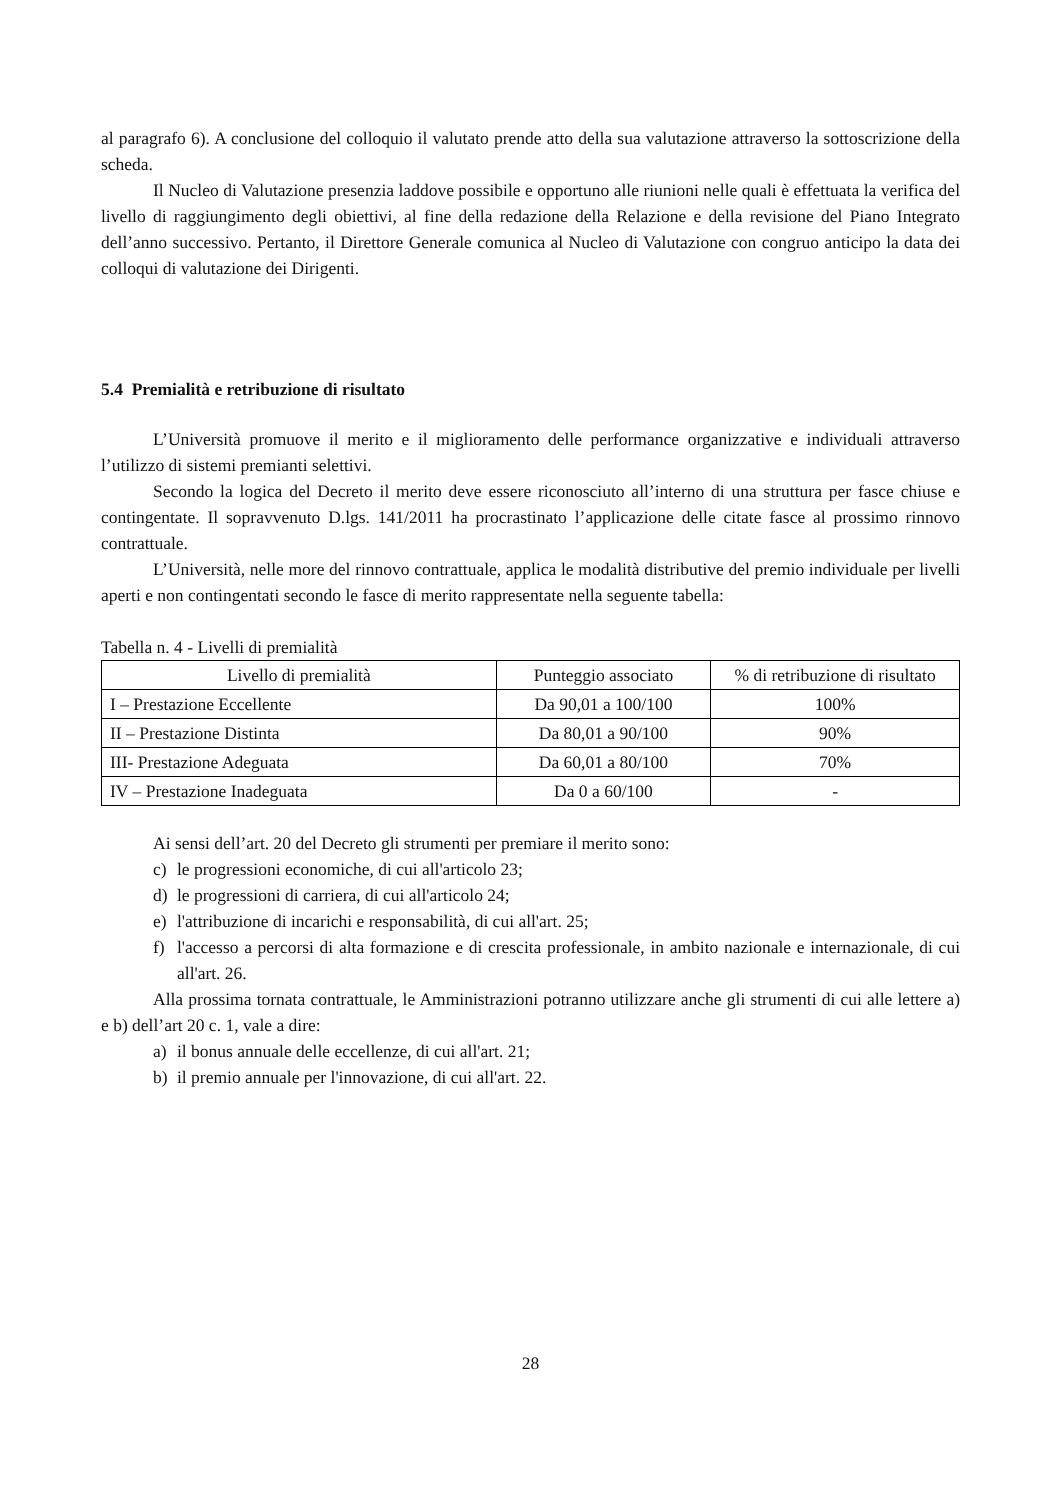al paragrafo 6). A conclusione del colloquio il valutato prende atto della sua valutazione attraverso la sottoscrizione della scheda.
Il Nucleo di Valutazione presenzia laddove possibile e opportuno alle riunioni nelle quali è effettuata la verifica del livello di raggiungimento degli obiettivi, al fine della redazione della Relazione e della revisione del Piano Integrato dell’anno successivo. Pertanto, il Direttore Generale comunica al Nucleo di Valutazione con congruo anticipo la data dei colloqui di valutazione dei Dirigenti.
5.4 Premialità e retribuzione di risultato
L’Università promuove il merito e il miglioramento delle performance organizzative e individuali attraverso l’utilizzo di sistemi premianti selettivi.
Secondo la logica del Decreto il merito deve essere riconosciuto all’interno di una struttura per fasce chiuse e contingentate. Il sopravvenuto D.lgs. 141/2011 ha procrastinato l’applicazione delle citate fasce al prossimo rinnovo contrattuale.
L’Università, nelle more del rinnovo contrattuale, applica le modalità distributive del premio individuale per livelli aperti e non contingentati secondo le fasce di merito rappresentate nella seguente tabella:
Tabella n. 4 - Livelli di premialità
| Livello di premialità | Punteggio associato | % di retribuzione di risultato |
| --- | --- | --- |
| I – Prestazione Eccellente | Da 90,01 a 100/100 | 100% |
| II – Prestazione Distinta | Da 80,01 a 90/100 | 90% |
| III- Prestazione Adeguata | Da 60,01 a 80/100 | 70% |
| IV – Prestazione Inadeguata | Da 0 a 60/100 | - |
Ai sensi dell’art. 20 del Decreto gli strumenti per premiare il merito sono:
c) le progressioni economiche, di cui all'articolo 23;
d) le progressioni di carriera, di cui all'articolo 24;
e) l'attribuzione di incarichi e responsabilità, di cui all'art. 25;
f) l'accesso a percorsi di alta formazione e di crescita professionale, in ambito nazionale e internazionale, di cui all'art. 26.
Alla prossima tornata contrattuale, le Amministrazioni potranno utilizzare anche gli strumenti di cui alle lettere a) e b) dell’art 20 c. 1, vale a dire:
a) il bonus annuale delle eccellenze, di cui all'art. 21;
b) il premio annuale per l'innovazione, di cui all'art. 22.
28